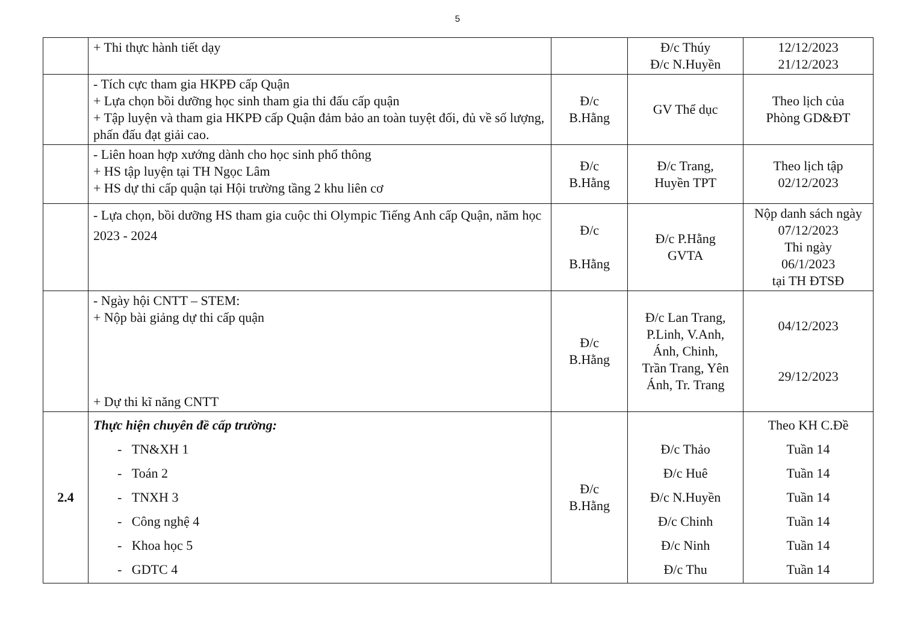5
| | + Thi thực hành tiết dạy | | Đ/c Thúy Đ/c N.Huyền | 12/12/2023 21/12/2023 |
| | - Tích cực tham gia HKPĐ cấp Quận + Lựa chọn bồi dưỡng học sinh tham gia thi đấu cấp quận + Tập luyện và tham gia HKPĐ cấp Quận đảm bảo an toàn tuyệt đối, đủ về số lượng, phấn đấu đạt giải cao. | Đ/c B.Hằng | GV Thể dục | Theo lịch của Phòng GD&ĐT |
| | - Liên hoan hợp xướng dành cho học sinh phổ thông + HS tập luyện tại TH Ngọc Lâm + HS dự thi cấp quận tại Hội trường tầng 2 khu liên cơ | Đ/c B.Hằng | Đ/c Trang, Huyền TPT | Theo lịch tập 02/12/2023 |
| | - Lựa chọn, bồi dưỡng HS tham gia cuộc thi Olympic Tiếng Anh cấp Quận, năm học 2023 - 2024 | Đ/c B.Hằng | Đ/c P.Hằng GVTA | Nộp danh sách ngày 07/12/2023 Thi ngày 06/1/2023 tại TH ĐTSĐ |
| | - Ngày hội CNTT – STEM: + Nộp bài giảng dự thi cấp quận + Dự thi kĩ năng CNTT | Đ/c B.Hằng | Đ/c Lan Trang, P.Linh, V.Anh, Ánh, Chinh, Trần Trang, Yên Ánh, Tr. Trang | 04/12/2023 29/12/2023 |
| 2.4 | Thực hiện chuyên đề cấp trường: - TN&XH 1 - Toán 2 - TNXH 3 - Công nghệ 4 - Khoa học 5 - GDTC 4 | Đ/c B.Hằng | Đ/c Thảo Đ/c Huê Đ/c N.Huyền Đ/c Chinh Đ/c Ninh Đ/c Thu | Theo KH C.Đề Tuần 14 Tuần 14 Tuần 14 Tuần 14 Tuần 14 Tuần 14 |